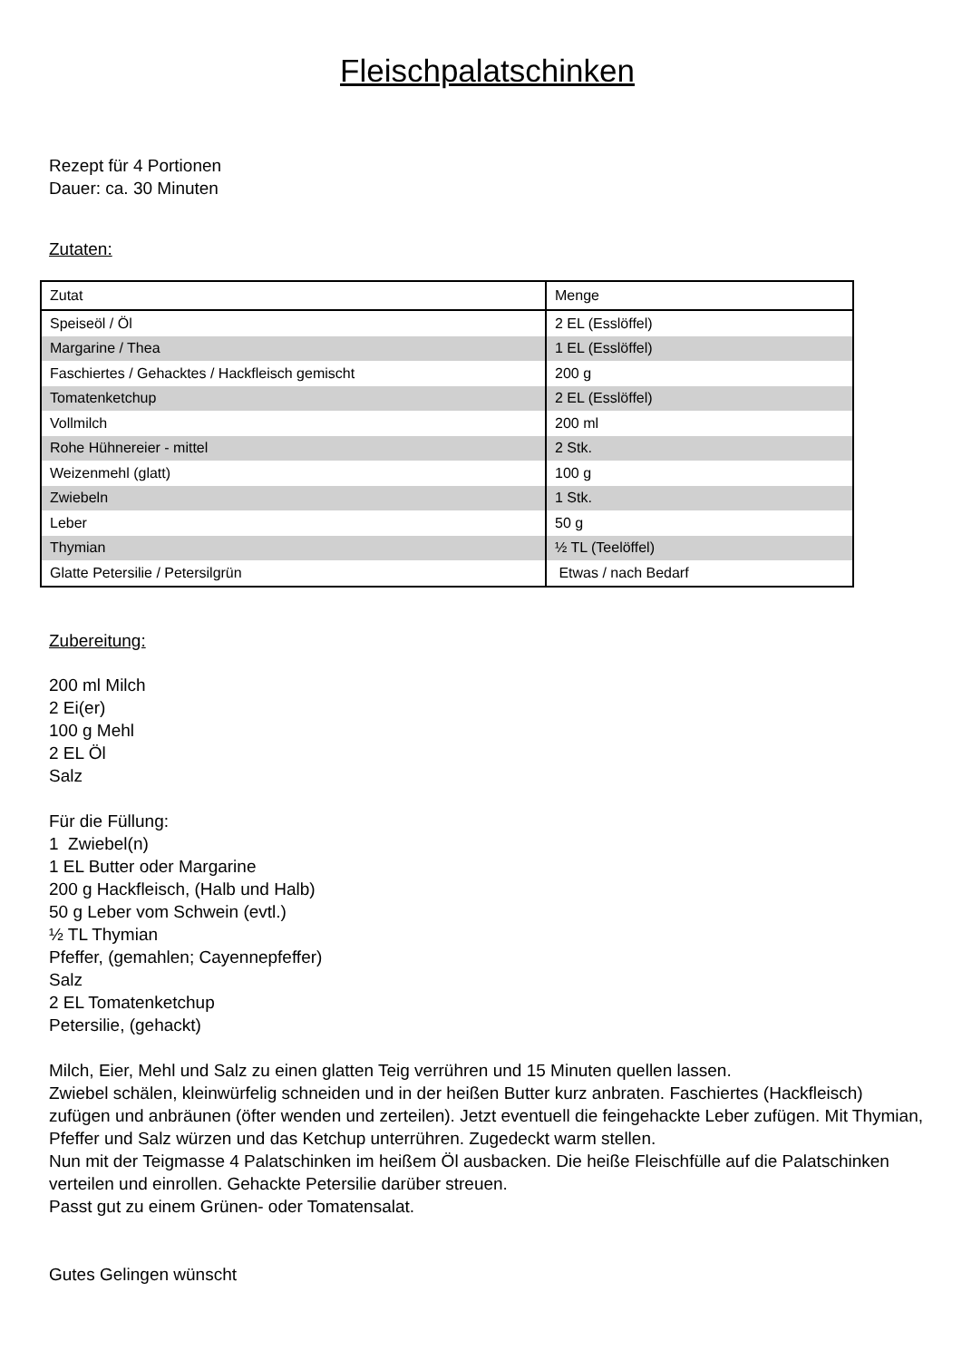Fleischpalatschinken
Rezept für 4 Portionen
Dauer: ca. 30 Minuten
Zutaten:
| Zutat | Menge |
| Speiseöl / Öl | 2 EL (Esslöffel) |
| Margarine / Thea | 1 EL (Esslöffel) |
| Faschiertes / Gehacktes / Hackfleisch gemischt | 200 g |
| Tomatenketchup | 2 EL (Esslöffel) |
| Vollmilch | 200 ml |
| Rohe Hühnereier - mittel | 2 Stk. |
| Weizenmehl (glatt) | 100 g |
| Zwiebeln | 1 Stk. |
| Leber | 50 g |
| Thymian | ½ TL (Teelöffel) |
| Glatte Petersilie / Petersilgrün | Etwas / nach Bedarf |
Zubereitung:
200 ml Milch
2 Ei(er)
100 g Mehl
2 EL Öl
Salz
Für die Füllung:
1 Zwiebel(n)
1 EL Butter oder Margarine
200 g Hackfleisch, (Halb und Halb)
50 g Leber vom Schwein (evtl.)
½ TL Thymian
Pfeffer, (gemahlen; Cayennepfeffer)
Salz
2 EL Tomatenketchup
Petersilie, (gehackt)
Milch, Eier, Mehl und Salz zu einen glatten Teig verrühren und 15 Minuten quellen lassen.
Zwiebel schälen, kleinwürfelig schneiden und in der heißen Butter kurz anbraten. Faschiertes (Hackfleisch) zufügen und anbräunen (öfter wenden und zerteilen). Jetzt eventuell die feingehackte Leber zufügen. Mit Thymian, Pfeffer und Salz würzen und das Ketchup unterrühren. Zugedeckt warm stellen.
Nun mit der Teigmasse 4 Palatschinken im heißem Öl ausbacken. Die heiße Fleischfülle auf die Palatschinken verteilen und einrollen. Gehackte Petersilie darüber streuen.
Passt gut zu einem Grünen- oder Tomatensalat.
Gutes Gelingen wünscht